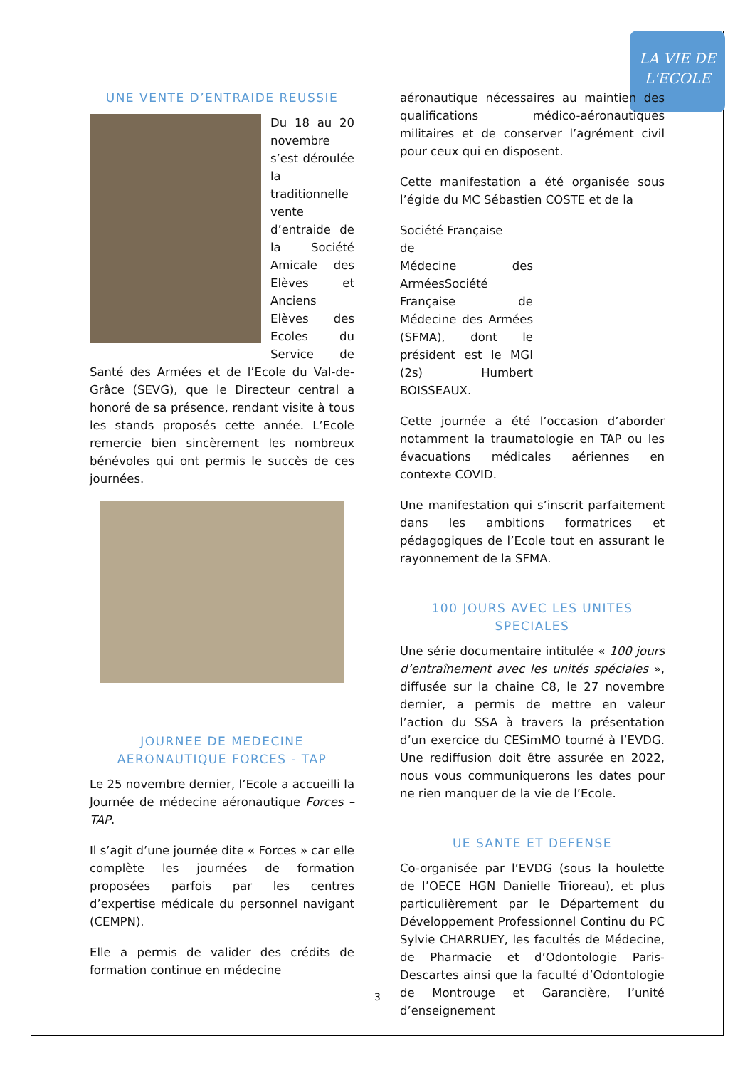LA VIE DE
L'ECOLE
UNE VENTE D’ENTRAIDE REUSSIE
Du 18 au 20 novembre s’est déroulée la traditionnelle vente d’entraide de la Société Amicale des Elèves et Anciens Elèves des Ecoles du Service de Santé des Armées et de l’Ecole du Val-de-Grâce (SEVG), que le Directeur central a honoré de sa présence, rendant visite à tous les stands proposés cette année. L’Ecole remercie bien sincèrement les nombreux bénévoles qui ont permis le succès de ces journées.
JOURNEE DE MEDECINE AERONAUTIQUE FORCES - TAP
Le 25 novembre dernier, l’Ecole a accueilli la Journée de médecine aéronautique Forces – TAP.
Il s’agit d’une journée dite « Forces » car elle complète les journées de formation proposées parfois par les centres d’expertise médicale du personnel navigant (CEMPN).
Elle a permis de valider des crédits de formation continue en médecine
aéronautique nécessaires au maintien des qualifications médico-aéronautiques militaires et de conserver l’agrément civil pour ceux qui en disposent.
Cette manifestation a été organisée sous l’égide du MC Sébastien COSTE et de la
Société Française
de
Médecine des Armées Société Française de Médecine des Armées (SFMA), dont le président est le MGI (2s) Humbert BOISSEAUX.
Cette journée a été l’occasion d’aborder notamment la traumatologie en TAP ou les évacuations médicales aériennes en contexte COVID.
Une manifestation qui s’inscrit parfaitement dans les ambitions formatrices et pédagogiques de l’Ecole tout en assurant le rayonnement de la SFMA.
100 JOURS AVEC LES UNITES SPECIALES
Une série documentaire intitulée « 100 jours d’entraînement avec les unités spéciales », diffusée sur la chaine C8, le 27 novembre dernier, a permis de mettre en valeur l’action du SSA à travers la présentation d’un exercice du CESimMO tourné à l’EVDG. Une rediffusion doit être assurée en 2022, nous vous communiquerons les dates pour ne rien manquer de la vie de l’Ecole.
UE SANTE ET DEFENSE
Co-organisée par l’EVDG (sous la houlette de l’OECE HGN Danielle Trioreau), et plus particulièrement par le Département du Développement Professionnel Continu du PC Sylvie CHARRUEY, les facultés de Médecine, de Pharmacie et d’Odontologie Paris-Descartes ainsi que la faculté d’Odontologie de Montrouge et Garancière, l’unité d’enseignement
3